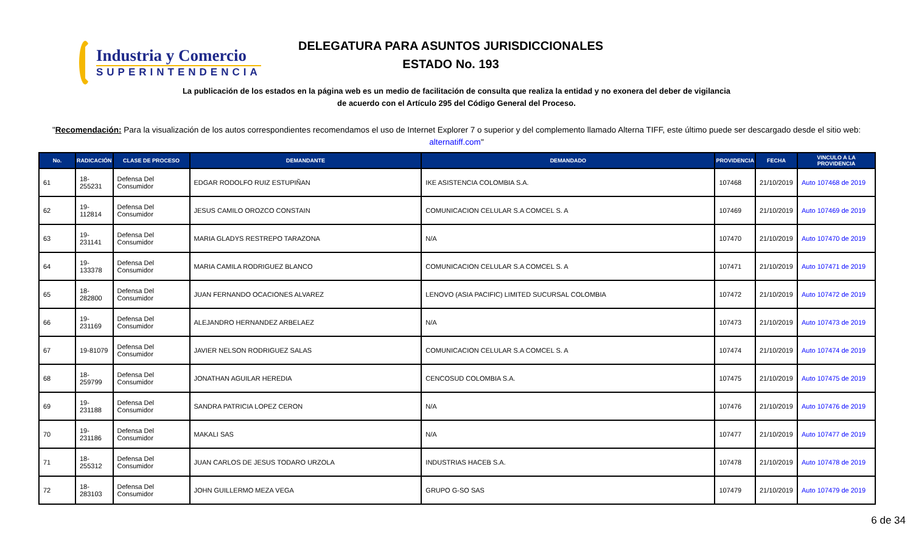Industria y Comercio
SUPERINTENDENCIA
DELEGATURA PARA ASUNTOS JURISDICCIONALES
ESTADO No. 193
La publicación de los estados en la página web es un medio de facilitación de consulta que realiza la entidad y no exonera del deber de vigilancia
de acuerdo con el Artículo 295 del Código General del Proceso.
"Recomendación: Para la visualización de los autos correspondientes recomendamos el uso de Internet Explorer 7 o superior y del complemento llamado Alterna TIFF, este último puede ser descargado desde el sitio web: alternatiff.com"
| No. | RADICACIÓN | CLASE DE PROCESO | DEMANDANTE | DEMANDADO | PROVIDENCIA | FECHA | VINCULO A LA PROVIDENCIA |
| --- | --- | --- | --- | --- | --- | --- | --- |
| 61 | 18-255231 | Defensa Del Consumidor | EDGAR RODOLFO RUIZ ESTUPIÑAN | IKE ASISTENCIA COLOMBIA S.A. | 107468 | 21/10/2019 | Auto 107468 de 2019 |
| 62 | 19-112814 | Defensa Del Consumidor | JESUS CAMILO OROZCO CONSTAIN | COMUNICACION CELULAR S.A COMCEL S. A | 107469 | 21/10/2019 | Auto 107469 de 2019 |
| 63 | 19-231141 | Defensa Del Consumidor | MARIA GLADYS RESTREPO TARAZONA | N/A | 107470 | 21/10/2019 | Auto 107470 de 2019 |
| 64 | 19-133378 | Defensa Del Consumidor | MARIA CAMILA RODRIGUEZ BLANCO | COMUNICACION CELULAR S.A COMCEL S. A | 107471 | 21/10/2019 | Auto 107471 de 2019 |
| 65 | 18-282800 | Defensa Del Consumidor | JUAN FERNANDO OCACIONES ALVAREZ | LENOVO (ASIA PACIFIC) LIMITED SUCURSAL COLOMBIA | 107472 | 21/10/2019 | Auto 107472 de 2019 |
| 66 | 19-231169 | Defensa Del Consumidor | ALEJANDRO HERNANDEZ ARBELAEZ | N/A | 107473 | 21/10/2019 | Auto 107473 de 2019 |
| 67 | 19-81079 | Defensa Del Consumidor | JAVIER NELSON RODRIGUEZ SALAS | COMUNICACION CELULAR S.A COMCEL S. A | 107474 | 21/10/2019 | Auto 107474 de 2019 |
| 68 | 18-259799 | Defensa Del Consumidor | JONATHAN AGUILAR HEREDIA | CENCOSUD COLOMBIA S.A. | 107475 | 21/10/2019 | Auto 107475 de 2019 |
| 69 | 19-231188 | Defensa Del Consumidor | SANDRA PATRICIA LOPEZ CERON | N/A | 107476 | 21/10/2019 | Auto 107476 de 2019 |
| 70 | 19-231186 | Defensa Del Consumidor | MAKALI SAS | N/A | 107477 | 21/10/2019 | Auto 107477 de 2019 |
| 71 | 18-255312 | Defensa Del Consumidor | JUAN CARLOS DE JESUS TODARO URZOLA | INDUSTRIAS HACEB S.A. | 107478 | 21/10/2019 | Auto 107478 de 2019 |
| 72 | 18-283103 | Defensa Del Consumidor | JOHN GUILLERMO MEZA VEGA | GRUPO G-SO SAS | 107479 | 21/10/2019 | Auto 107479 de 2019 |
6 de 34